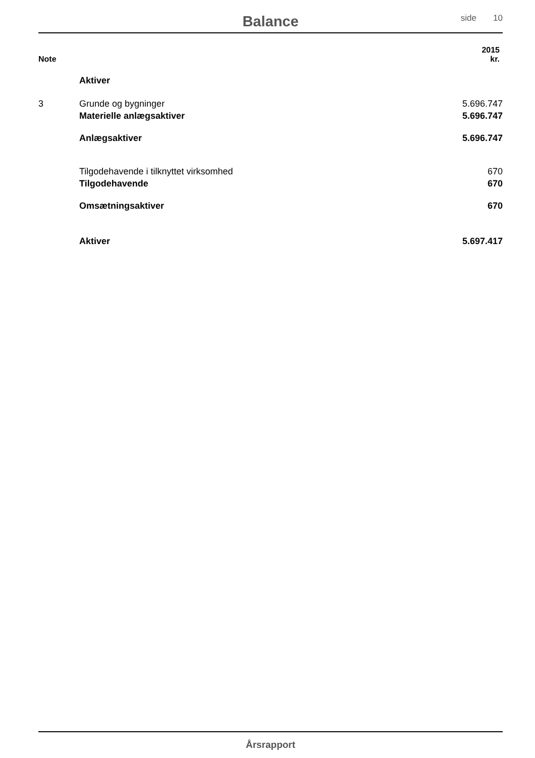Balance side 10
| Note | | 2015 kr. |
| | Aktiver | |
| 3 | Grunde og bygninger | 5.696.747 |
| | Materielle anlægsaktiver | 5.696.747 |
| | Anlægsaktiver | 5.696.747 |
| | Tilgodehavende i tilknyttet virksomhed | 670 |
| | Tilgodehavende | 670 |
| | Omsætningsaktiver | 670 |
| | Aktiver | 5.697.417 |
Årsrapport